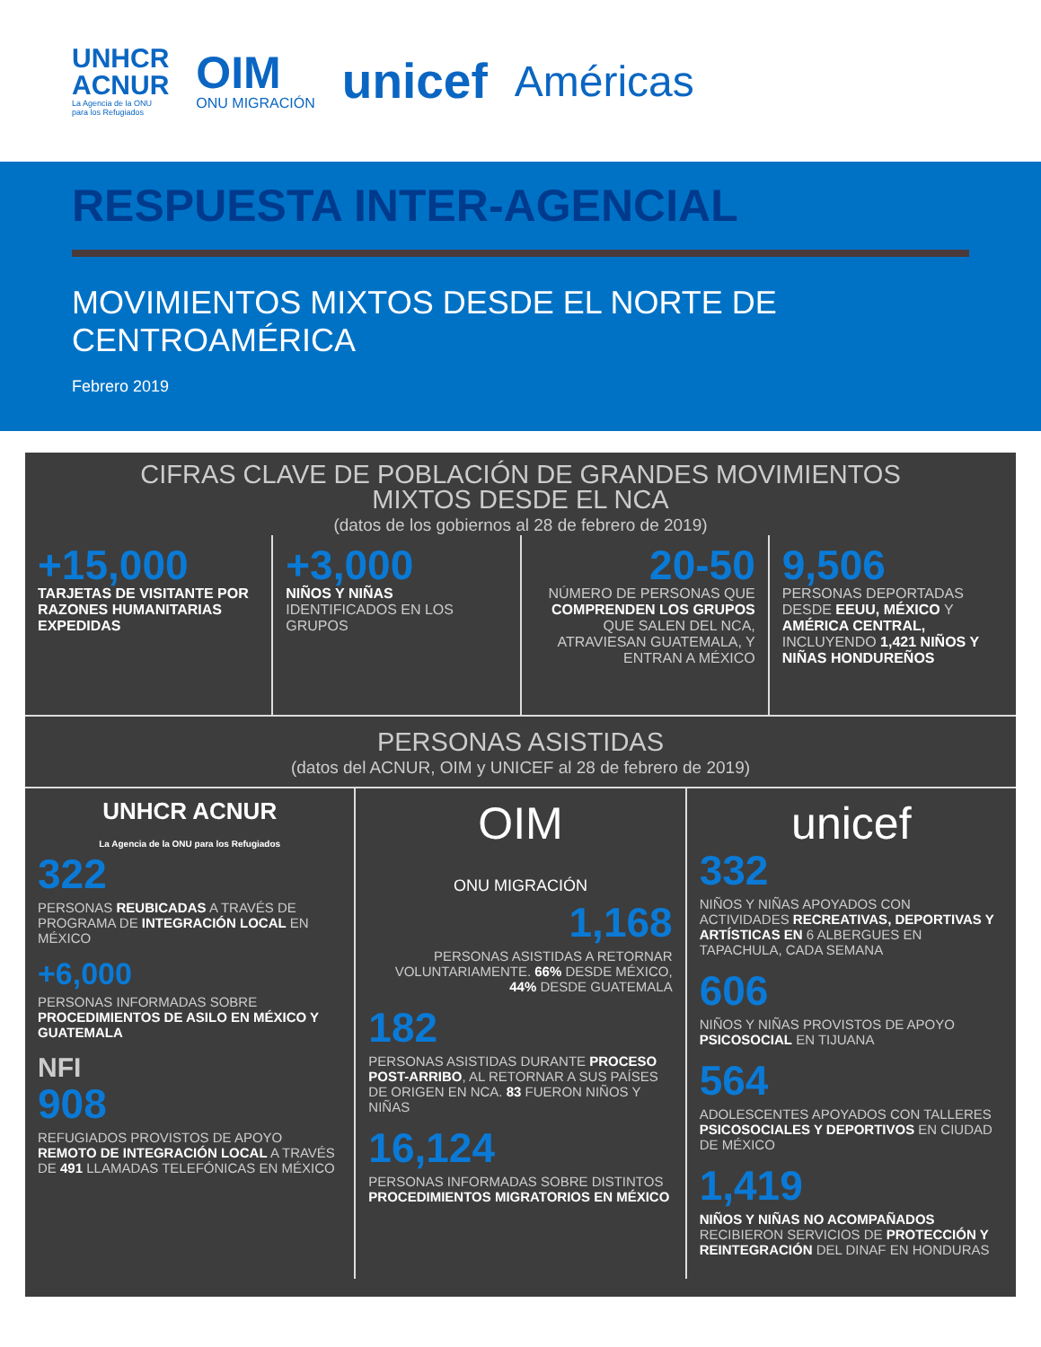UNHCR
ACNUR
La Agencia de la ONU
para los Refugiados
OIM
ONU MIGRACIÓN
unicef
Américas
RESPUESTA INTER-AGENCIAL
MOVIMIENTOS MIXTOS DESDE EL NORTE DE CENTROAMÉRICA
Febrero 2019
CIFRAS CLAVE DE POBLACIÓN DE GRANDES MOVIMIENTOS
MIXTOS DESDE EL NCA
(datos de los gobiernos al 28 de febrero de 2019)
+15,000
TARJETAS DE VISITANTE POR RAZONES HUMANITARIAS EXPEDIDAS
+3,000
NIÑOS Y NIÑAS IDENTIFICADOS EN LOS GRUPOS
20-50
NÚMERO DE PERSONAS QUE COMPRENDEN LOS GRUPOS QUE SALEN DEL NCA, ATRAVIESAN GUATEMALA, Y ENTRAN A MÉXICO
9,506
PERSONAS DEPORTADAS DESDE EEUU, MÉXICO Y AMÉRICA CENTRAL, INCLUYENDO 1,421 NIÑOS Y NIÑAS HONDUREÑOS
PERSONAS ASISTIDAS
(datos del ACNUR, OIM y UNICEF al 28 de febrero de 2019)
UNHCR ACNUR
La Agencia de la ONU para los Refugiados
322
PERSONAS REUBICADAS A TRAVÉS DE PROGRAMA DE INTEGRACIÓN LOCAL EN MÉXICO
+6,000
PERSONAS INFORMADAS SOBRE PROCEDIMIENTOS DE ASILO EN MÉXICO Y GUATEMALA
NFI
908
REFUGIADOS PROVISTOS DE APOYO REMOTO DE INTEGRACIÓN LOCAL A TRAVÉS DE 491 LLAMADAS TELEFÓNICAS EN MÉXICO
OIM
ONU MIGRACIÓN
1,168
PERSONAS ASISTIDAS A RETORNAR VOLUNTARIAMENTE. 66% DESDE MÉXICO, 44% DESDE GUATEMALA
182
PERSONAS ASISTIDAS DURANTE PROCESO POST-ARRIBO, AL RETORNAR A SUS PAÍSES DE ORIGEN EN NCA. 83 FUERON NIÑOS Y NIÑAS
16,124
PERSONAS INFORMADAS SOBRE DISTINTOS PROCEDIMIENTOS MIGRATORIOS EN MÉXICO
unicef
332
NIÑOS Y NIÑAS APOYADOS CON ACTIVIDADES RECREATIVAS, DEPORTIVAS Y ARTÍSTICAS EN 6 ALBERGUES EN TAPACHULA, CADA SEMANA
606
NIÑOS Y NIÑAS PROVISTOS DE APOYO PSICOSOCIAL EN TIJUANA
564
ADOLESCENTES APOYADOS CON TALLERES PSICOSOCIALES Y DEPORTIVOS EN CIUDAD DE MÉXICO
1,419
NIÑOS Y NIÑAS NO ACOMPAÑADOS RECIBIERON SERVICIOS DE PROTECCIÓN Y REINTEGRACIÓN DEL DINAF EN HONDURAS